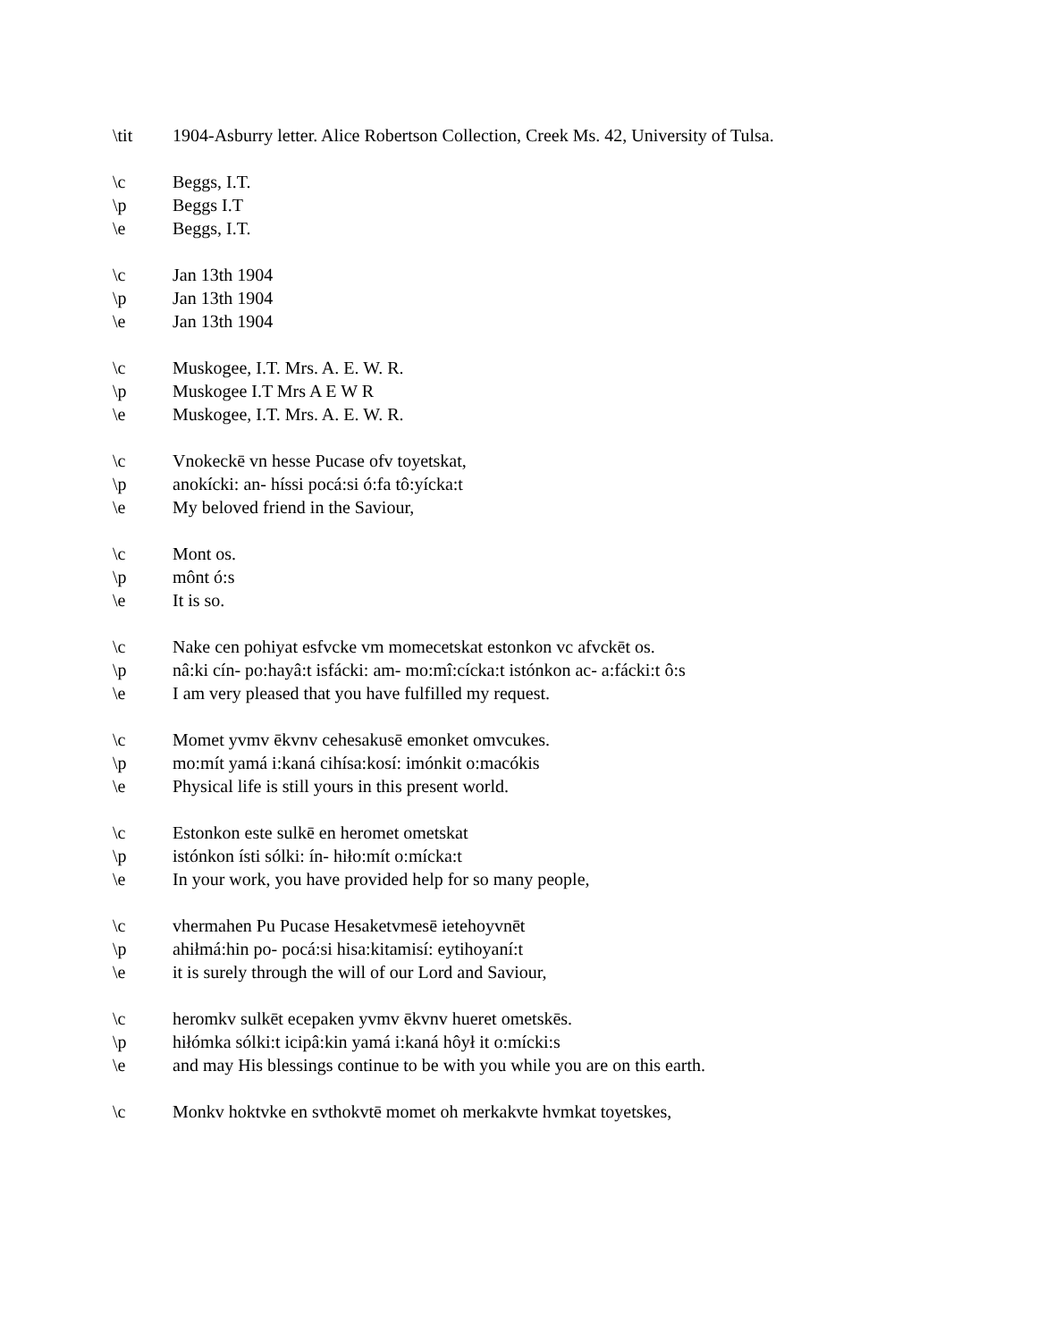\tit 1904-Asburry letter. Alice Robertson Collection, Creek Ms. 42, University of Tulsa.
\c Beggs, I.T.
\p Beggs I.T
\e Beggs, I.T.
\c Jan 13th 1904
\p Jan 13th 1904
\e Jan 13th 1904
\c Muskogee, I.T. Mrs. A. E. W. R.
\p Muskogee I.T Mrs A E W R
\e Muskogee, I.T. Mrs. A. E. W. R.
\c Vnokeckē vn hesse Pucase ofv toyetskat,
\p anokícki: an- híssi pocá:si ó:fa tô:yícka:t
\e My beloved friend in the Saviour,
\c Mont os.
\p mônt ó:s
\e It is so.
\c Nake cen pohiyat esfvcke vm momecetskat estonkon vc afvckēt os.
\p nâ:ki cín- po:hayâ:t isfácki: am- mo:mî:cícka:t istónkon ac- a:fácki:t ô:s
\e I am very pleased that you have fulfilled my request.
\c Momet yvmv ēkvnv cehesakusē emonket omvcukes.
\p mo:mít yamá i:kaná cihísa:kosí: imónkit o:macókis
\e Physical life is still yours in this present world.
\c Estonkon este sulkē en heromet ometskat
\p istónkon ísti sólki: ín- hiło:mít o:mícka:t
\e In your work, you have provided help for so many people,
\c vhermahen Pu Pucase Hesaketvmesē ietehoyvnēt
\p ahiłmá:hin po- pocá:si hisa:kitamisí: eytihoyaní:t
\e it is surely through the will of our Lord and Saviour,
\c heromkv sulkēt ecepaken yvmv ēkvnv hueret ometskēs.
\p hiłómka sólki:t icipâ:kin yamá i:kaná hôył it o:mícki:s
\e and may His blessings continue to be with you while you are on this earth.
\c Monkv hoktvke en svthokvtē momet oh merkakvte hvmkat toyetskes,